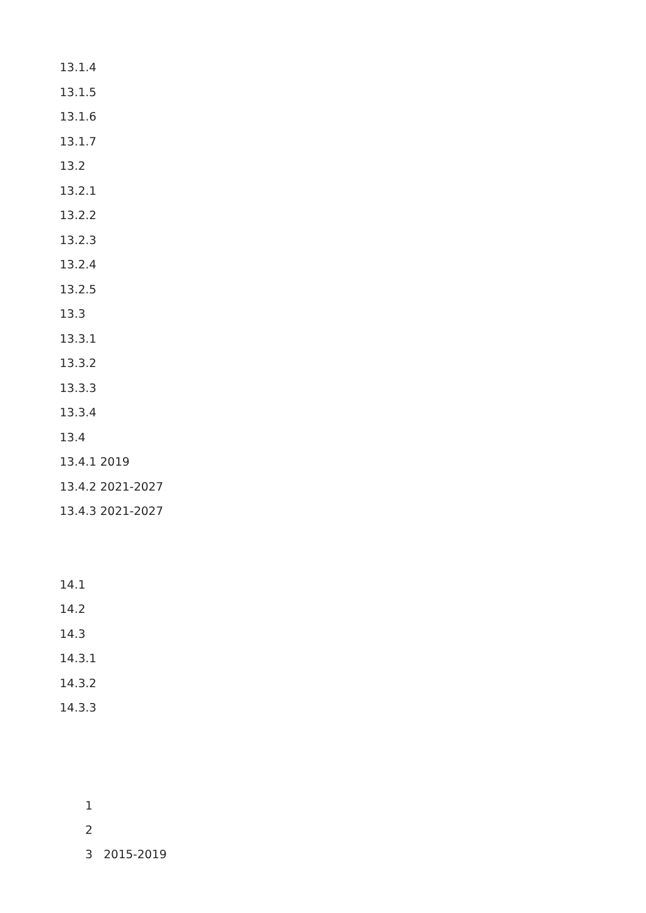13.1.4
13.1.5
13.1.6
13.1.7
13.2
13.2.1
13.2.2
13.2.3
13.2.4
13.2.5
13.3
13.3.1
13.3.2
13.3.3
13.3.4
13.4
13.4.1 2019
13.4.2 2021-2027
13.4.3 2021-2027
14.1
14.2
14.3
14.3.1
14.3.2
14.3.3
1
2
3 2015-2019